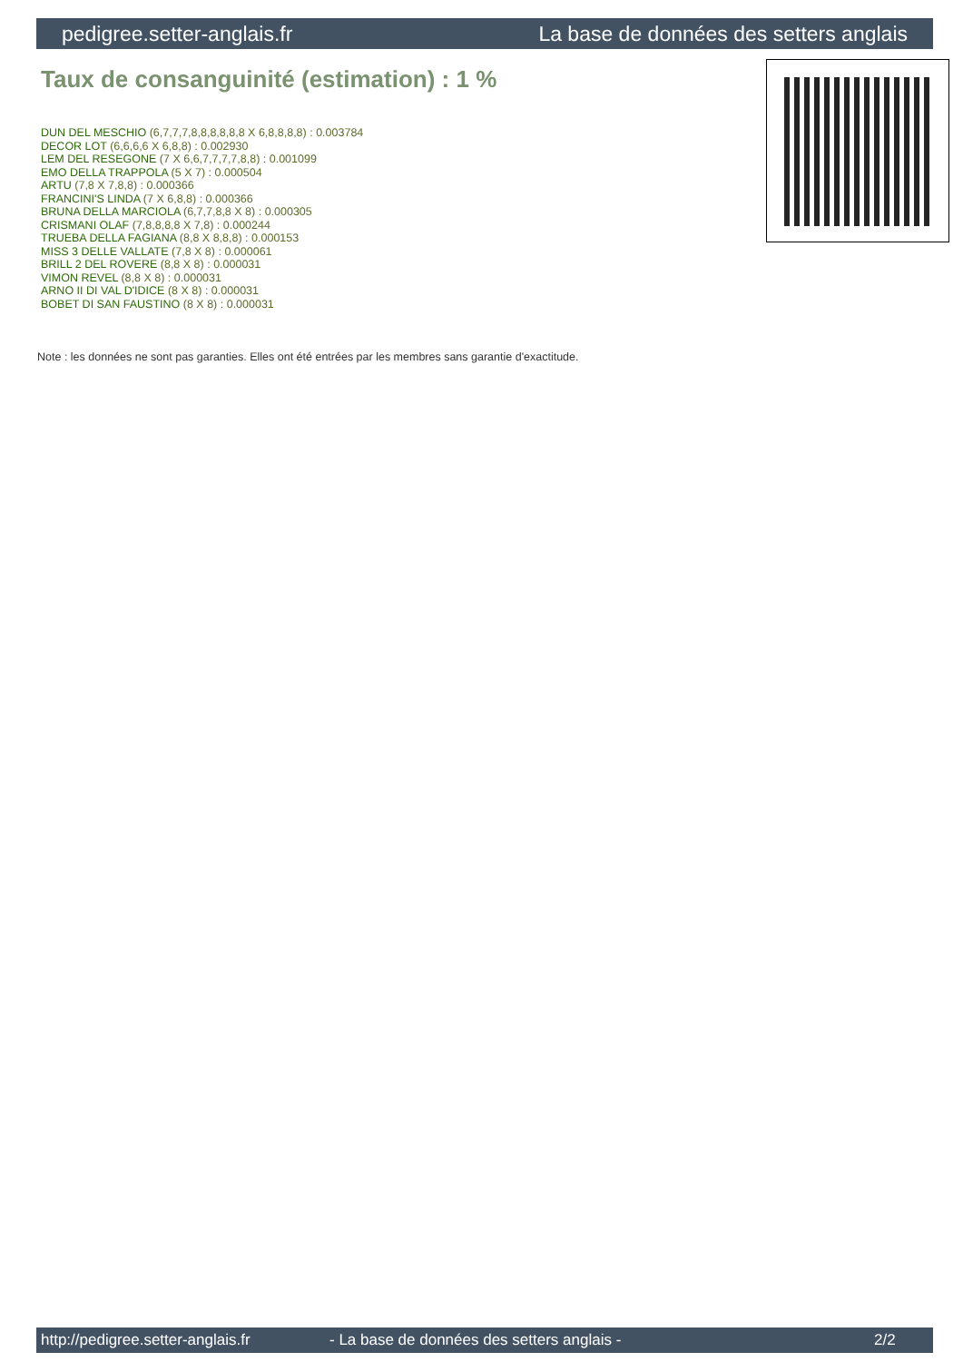pedigree.setter-anglais.fr La base de données des setters anglais
Taux de consanguinité (estimation) : 1 %
DUN DEL MESCHIO (6,7,7,7,8,8,8,8,8,8 X 6,8,8,8,8) : 0.003784
DECOR LOT (6,6,6,6 X 6,8,8) : 0.002930
LEM DEL RESEGONE (7 X 6,6,7,7,7,7,8,8) : 0.001099
EMO DELLA TRAPPOLA (5 X 7) : 0.000504
ARTU (7,8 X 7,8,8) : 0.000366
FRANCINI'S LINDA (7 X 6,8,8) : 0.000366
BRUNA DELLA MARCIOLA (6,7,7,8,8 X 8) : 0.000305
CRISMANI OLAF (7,8,8,8,8 X 7,8) : 0.000244
TRUEBA DELLA FAGIANA (8,8 X 8,8,8) : 0.000153
MISS 3 DELLE VALLATE (7,8 X 8) : 0.000061
BRILL 2 DEL ROVERE (8,8 X 8) : 0.000031
VIMON REVEL (8,8 X 8) : 0.000031
ARNO II DI VAL D'IDICE (8 X 8) : 0.000031
BOBET DI SAN FAUSTINO (8 X 8) : 0.000031
Note : les données ne sont pas garanties. Elles ont été entrées par les membres sans garantie d'exactitude.
http://pedigree.setter-anglais.fr - La base de données des setters anglais - 2/2